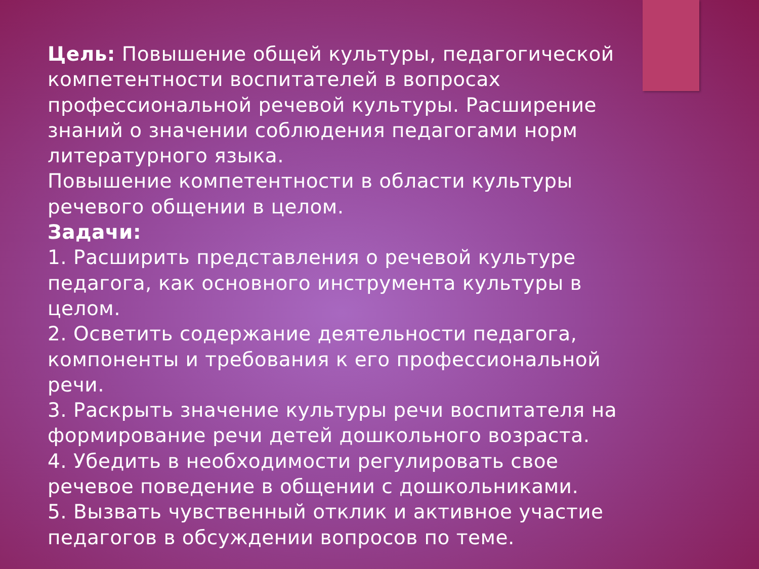Цель: Повышение общей культуры, педагогической компетентности воспитателей в вопросах профессиональной речевой культуры. Расширение знаний о значении соблюдения педагогами норм литературного языка.
Повышение компетентности в области культуры речевого общении в целом.
Задачи:
1. Расширить представления о речевой культуре педагога, как основного инструмента культуры в целом.
2. Осветить содержание деятельности педагога, компоненты и требования к его профессиональной речи.
3. Раскрыть значение культуры речи воспитателя на формирование речи детей дошкольного возраста.
4. Убедить в необходимости регулировать свое речевое поведение в общении с дошкольниками.
5. Вызвать чувственный отклик и активное участие педагогов в обсуждении вопросов по теме.